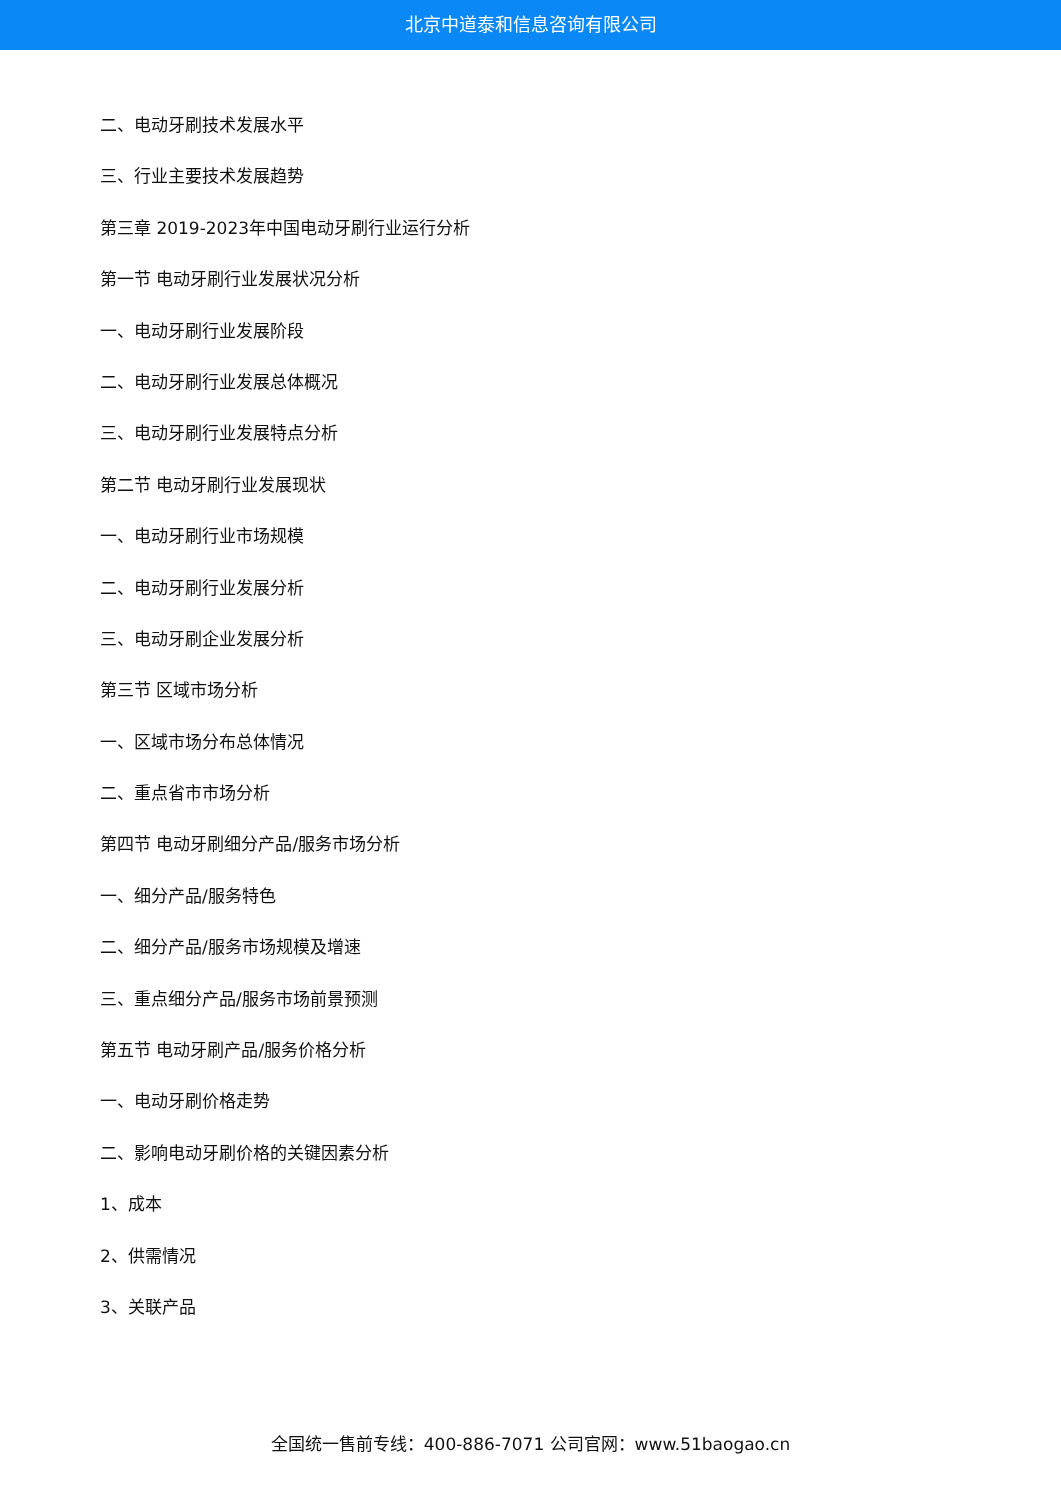北京中道泰和信息咨询有限公司
二、电动牙刷技术发展水平
三、行业主要技术发展趋势
第三章 2019-2023年中国电动牙刷行业运行分析
第一节 电动牙刷行业发展状况分析
一、电动牙刷行业发展阶段
二、电动牙刷行业发展总体概况
三、电动牙刷行业发展特点分析
第二节 电动牙刷行业发展现状
一、电动牙刷行业市场规模
二、电动牙刷行业发展分析
三、电动牙刷企业发展分析
第三节 区域市场分析
一、区域市场分布总体情况
二、重点省市市场分析
第四节 电动牙刷细分产品/服务市场分析
一、细分产品/服务特色
二、细分产品/服务市场规模及增速
三、重点细分产品/服务市场前景预测
第五节 电动牙刷产品/服务价格分析
一、电动牙刷价格走势
二、影响电动牙刷价格的关键因素分析
1、成本
2、供需情况
3、关联产品
全国统一售前专线：400-886-7071 公司官网：www.51baogao.cn